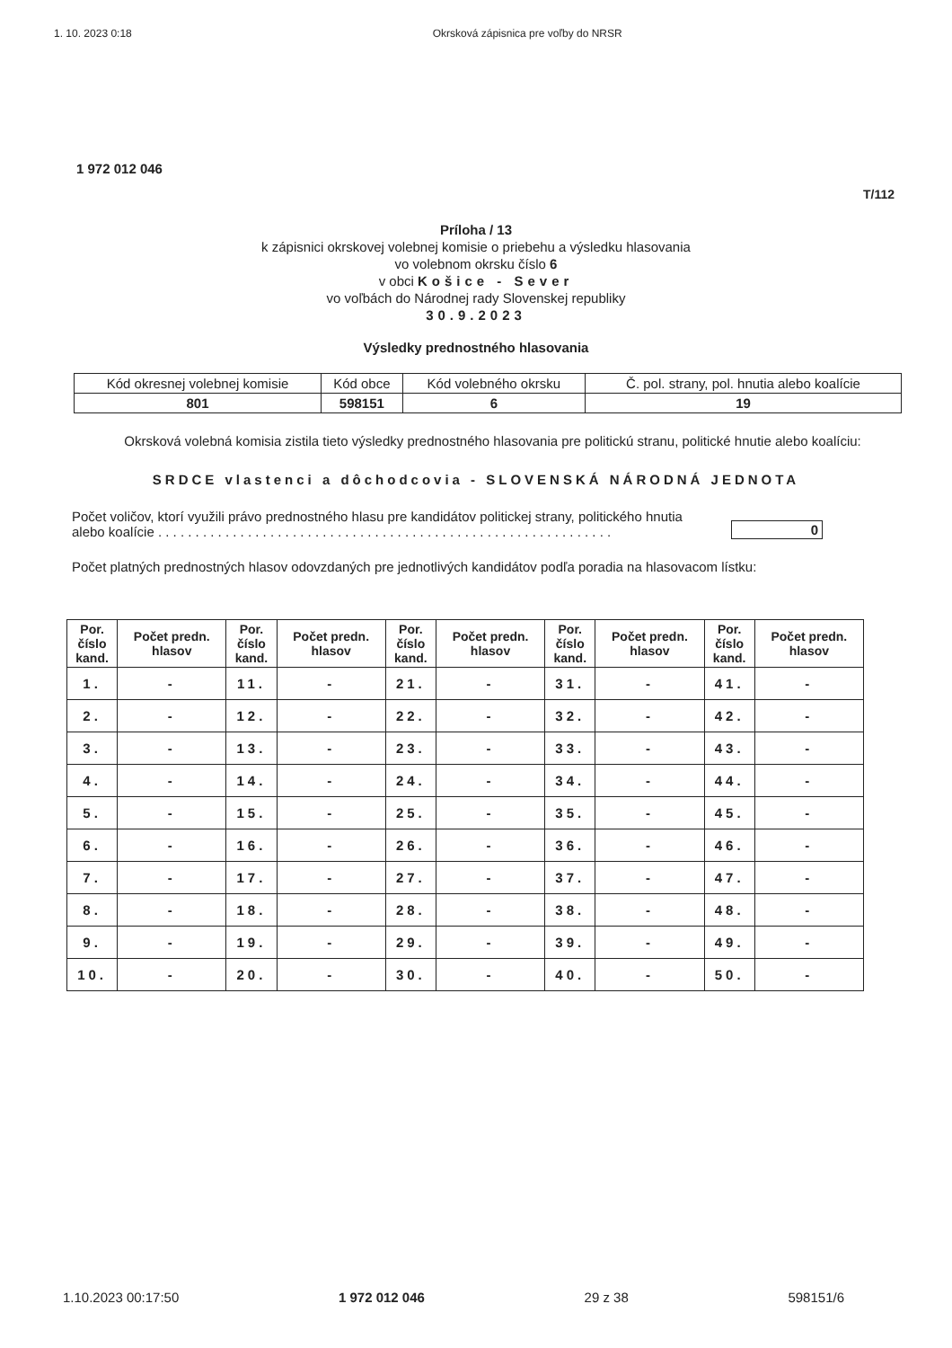1. 10. 2023 0:18 Okrsková zápisnica pre voľby do NRSR
1 972 012 046
T/112
Príloha / 13
k zápisnici okrskovej volebnej komisie o priebehu a výsledku hlasovania
vo volebnom okrsku číslo 6
v obci Košice - Sever
vo voľbách do Národnej rady Slovenskej republiky
30.9.2023
Výsledky prednostného hlasovania
| Kód okresnej volebnej komisie | Kód obce | Kód volebného okrsku | Č. pol. strany, pol. hnutia alebo koalície |
| 801 | 598151 | 6 | 19 |
Okrsková volebná komisia zistila tieto výsledky prednostného hlasovania pre politickú stranu, politické hnutie alebo koalíciu:
SRDCE vlastenci a dôchodcovia - SLOVENSKÁ NÁRODNÁ JEDNOTA
Počet voličov, ktorí využili právo prednostného hlasu pre kandidátov politickej strany, politického hnutia
alebo koalície . . . . . . . . . . . . . . . . . . . . . . . . . . . . . . . . . . . . . . . . . . . . . . . . . . . . . . . . . . . . .
0
Počet platných prednostných hlasov odovzdaných pre jednotlivých kandidátov podľa poradia na hlasovacom lístku:
| Por. číslo kand. | Počet predn. hlasov | Por. číslo kand. | Počet predn. hlasov | Por. číslo kand. | Počet predn. hlasov | Por. číslo kand. | Počet predn. hlasov | Por. číslo kand. | Počet predn. hlasov |
| --- | --- | --- | --- | --- | --- | --- | --- | --- | --- |
| 1. | - | 11. | - | 21. | - | 31. | - | 41. | - |
| 2. | - | 12. | - | 22. | - | 32. | - | 42. | - |
| 3. | - | 13. | - | 23. | - | 33. | - | 43. | - |
| 4. | - | 14. | - | 24. | - | 34. | - | 44. | - |
| 5. | - | 15. | - | 25. | - | 35. | - | 45. | - |
| 6. | - | 16. | - | 26. | - | 36. | - | 46. | - |
| 7. | - | 17. | - | 27. | - | 37. | - | 47. | - |
| 8. | - | 18. | - | 28. | - | 38. | - | 48. | - |
| 9. | - | 19. | - | 29. | - | 39. | - | 49. | - |
| 10. | - | 20. | - | 30. | - | 40. | - | 50. | - |
1.10.2023 00:17:50 1 972 012 046 29 z 38 598151/6